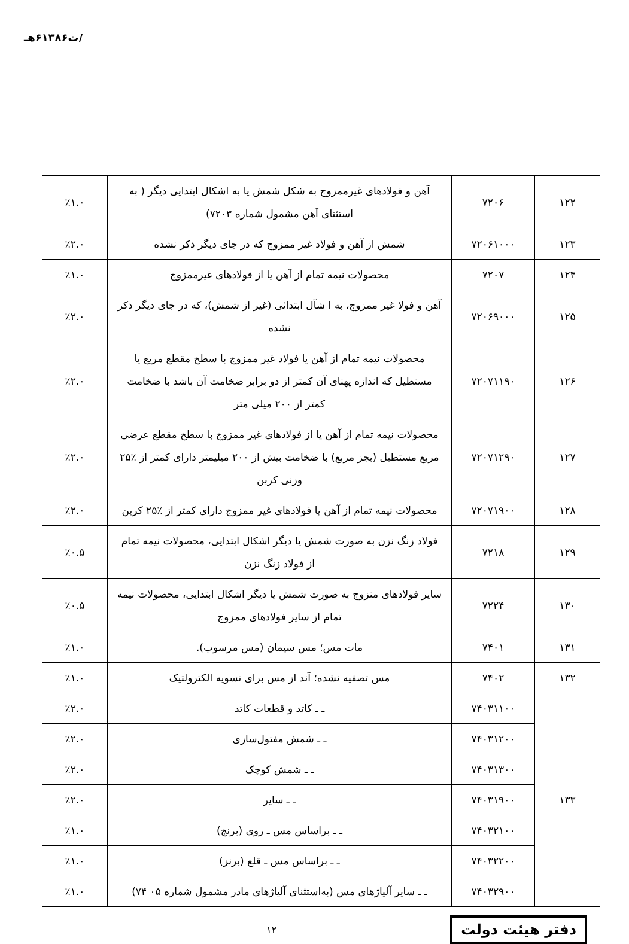/ت۶۱۳۸۶هـ
| ۱۲۲ | ۷۲۰۶ | آهن و فولادهای غیرممزوج به شکل شمش یا به اشکال ابتدایی دیگر ( به استثنای آهن مشمول شماره ۷۲۰۳) | ٪۱.۰ |
| ۱۲۳ | ۷۲۰۶۱۰۰۰ | شمش از آهن و فولاد غیر ممزوج که در جای دیگر ذکر نشده | ٪۲.۰ |
| ۱۲۴ | ۷۲۰۷ | محصولات نیمه تمام از آهن یا از فولادهای غیرممزوج | ٪۱.۰ |
| ۱۲۵ | ۷۲۰۶۹۰۰۰ | آهن و فولا غیر ممزوج، به ا شآل ابتدائی (غیر از شمش)، که در جای دیگر ذکر نشده | ٪۲.۰ |
| ۱۲۶ | ۷۲۰۷۱۱۹۰ | محصولات نیمه تمام از آهن یا فولاد غیر ممزوج با سطح مقطع مربع یا مستطیل که اندازه پهنای آن کمتر از دو برابر ضخامت آن باشد با ضخامت کمتر از ۲۰۰ میلی متر | ٪۲.۰ |
| ۱۲۷ | ۷۲۰۷۱۲۹۰ | محصولات نیمه تمام از آهن یا از فولادهای غیر ممزوج با سطح مقطع عرضی مربع مستطیل (بجز مربع) با ضخامت بیش از ۲۰۰ میلیمتر دارای کمتر از ٪۲۵ وزنی کربن | ٪۲.۰ |
| ۱۲۸ | ۷۲۰۷۱۹۰۰ | محصولات نیمه تمام از آهن یا فولادهای غیر ممزوج دارای کمتر از ٪۲۵ کربن | ٪۲.۰ |
| ۱۲۹ | ۷۲۱۸ | فولاد زنگ نزن به صورت شمش یا دیگر اشکال ابتدایی، محصولات نیمه تمام از فولاد زنگ نزن | ٪۰.۵ |
| ۱۳۰ | ۷۲۲۴ | سایر فولادهای منزوج به صورت شمش یا دیگر اشکال ابتدایی، محصولات نیمه تمام از سایر فولادهای ممزوج | ٪۰.۵ |
| ۱۳۱ | ۷۴۰۱ | مات مس؛ مس سیمان (مس مرسوب). | ٪۱.۰ |
| ۱۳۲ | ۷۴۰۲ | مس تصفیه نشده؛ آند از مس برای تسویه الکترولتیک | ٪۱.۰ |
| ۱۳۳ | ۷۴۰۳۱۱۰۰ | ـ ـ کاتد و قطعات کاتد | ٪۲.۰ |
| | ۷۴۰۳۱۲۰۰ | ـ ـ شمش مفتول‌سازی | ٪۲.۰ |
| | ۷۴۰۳۱۳۰۰ | ـ ـ شمش کوچک | ٪۲.۰ |
| | ۷۴۰۳۱۹۰۰ | ـ ـ سایر | ٪۲.۰ |
| | ۷۴۰۳۲۱۰۰ | ـ ـ براساس مس ـ روی (برنج) | ٪۱.۰ |
| | ۷۴۰۳۲۲۰۰ | ـ ـ براساس مس ـ قلع (برنز) | ٪۱.۰ |
| | ۷۴۰۳۲۹۰۰ | ـ ـ سایر آلیاژهای مس (به‌استثنای آلیاژهای مادر مشمول شماره ۰۵ ۷۴) | ٪۱.۰ |
دفتر هیئت دولت
۱۲